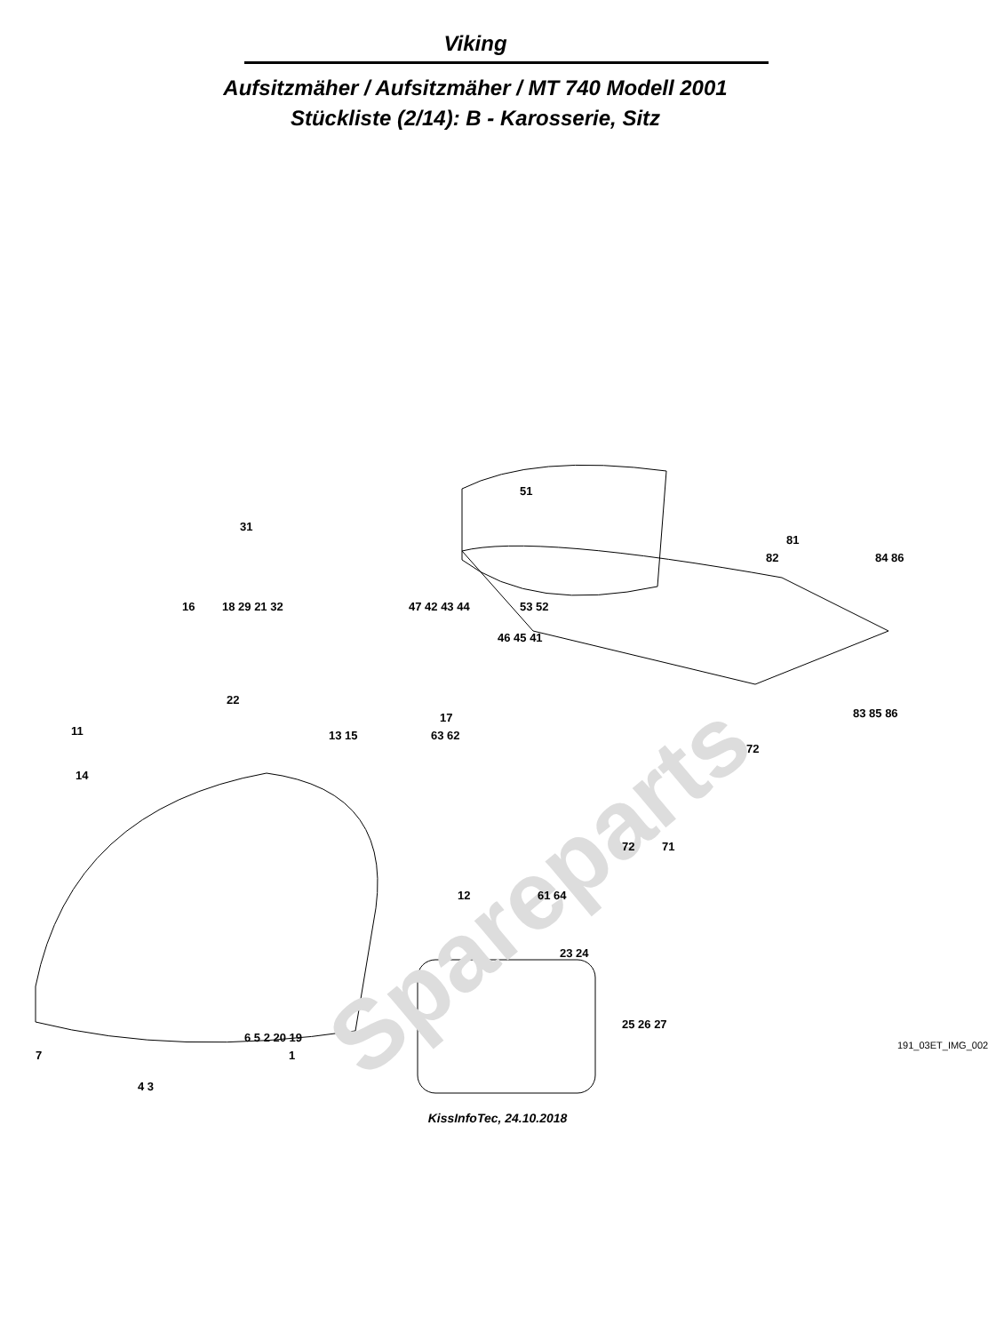Viking
Aufsitzmäher / Aufsitzmäher / MT 740 Modell 2001
Stückliste (2/14): B - Karosserie, Sitz
Spareparts
51
31
81
82 84 86
16 18 29 21 32 47 42 43 44 53 52
46 45 41
22
17
11 13 15 63 62
83 85 86
72
14
72 71
12 61 64
23 24
25 26 27
6 5 2 20 19
7 1
4 3
191_03ET_IMG_002
KissInfoTec, 24.10.2018